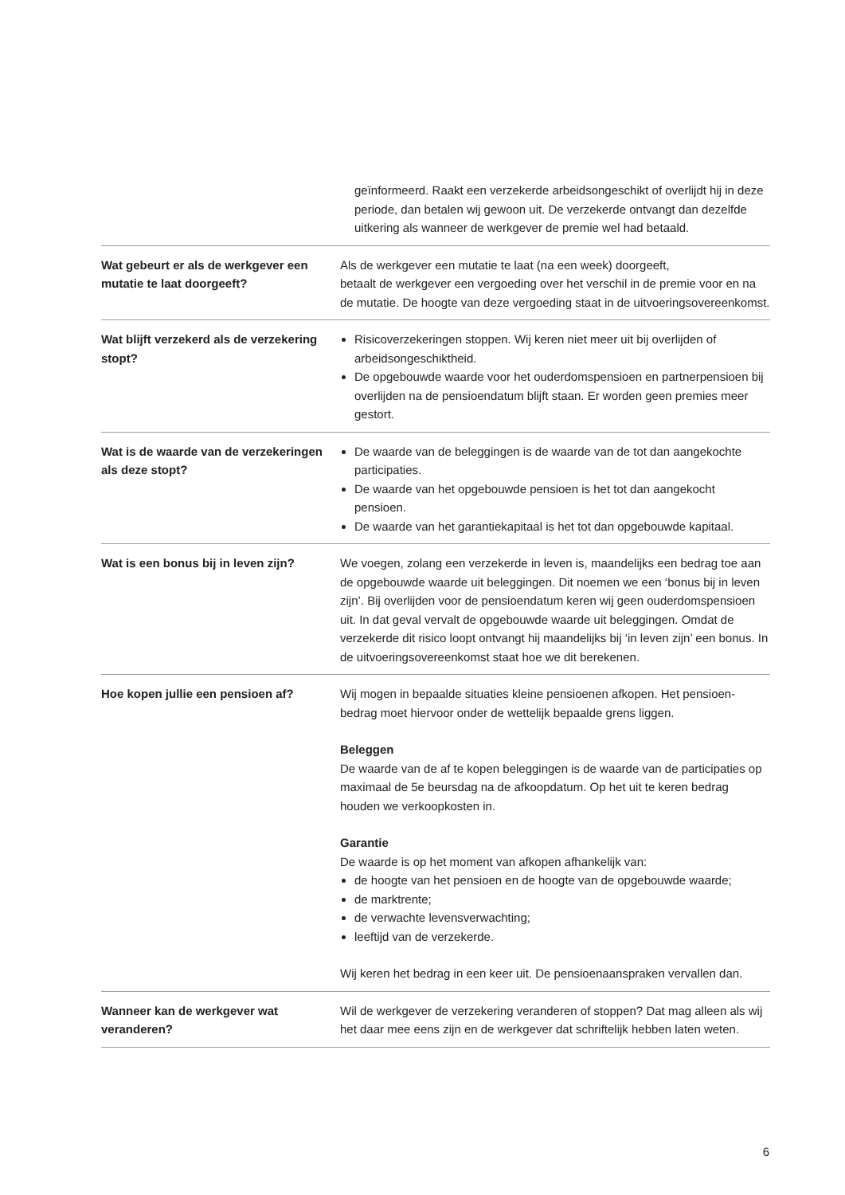| | geïnformeerd. Raakt een verzekerde arbeidsongeschikt of overlijdt hij in deze periode, dan betalen wij gewoon uit. De verzekerde ontvangt dan dezelfde uitkering als wanneer de werkgever de premie wel had betaald. |
| Wat gebeurt er als de werkgever een mutatie te laat doorgeeft? | Als de werkgever een mutatie te laat (na een week) doorgeeft, betaalt de werkgever een vergoeding over het verschil in de premie voor en na de mutatie. De hoogte van deze vergoeding staat in de uitvoeringsovereenkomst. |
| Wat blijft verzekerd als de verzekering stopt? | Risicoverzekeringen stoppen. Wij keren niet meer uit bij overlijden of arbeidsongeschiktheid. De opgebouwde waarde voor het ouderdomspensioen en partnerpensioen bij overlijden na de pensioendatum blijft staan. Er worden geen premies meer gestort. |
| Wat is de waarde van de verzekeringen als deze stopt? | De waarde van de beleggingen is de waarde van de tot dan aangekochte participaties. De waarde van het opgebouwde pensioen is het tot dan aangekocht pensioen. De waarde van het garantiekapitaal is het tot dan opgebouwde kapitaal. |
| Wat is een bonus bij in leven zijn? | We voegen, zolang een verzekerde in leven is, maandelijks een bedrag toe aan de opgebouwde waarde uit beleggingen. Dit noemen we een ‘bonus bij in leven zijn’. Bij overlijden voor de pensioendatum keren wij geen ouderdomspensioen uit. In dat geval vervalt de opgebouwde waarde uit beleggingen. Omdat de verzekerde dit risico loopt ontvangt hij maandelijks bij ‘in leven zijn’ een bonus. In de uitvoeringsovereenkomst staat hoe we dit berekenen. |
| Hoe kopen jullie een pensioen af? | Wij mogen in bepaalde situaties kleine pensioenen afkopen. Het pensioen-bedrag moet hiervoor onder de wettelijk bepaalde grens liggen. Beleggen De waarde van de af te kopen beleggingen is de waarde van de participaties op maximaal de 5e beursdag na de afkoopdatum. Op het uit te keren bedrag houden we verkoopkosten in. Garantie De waarde is op het moment van afkopen afhankelijk van: de hoogte van het pensioen en de hoogte van de opgebouwde waarde; de marktrente; de verwachte levensverwachting; leeftijd van de verzekerde. Wij keren het bedrag in een keer uit. De pensioenaanspraken vervallen dan. |
| Wanneer kan de werkgever wat veranderen? | Wil de werkgever de verzekering veranderen of stoppen? Dat mag alleen als wij het daar mee eens zijn en de werkgever dat schriftelijk hebben laten weten. |
6